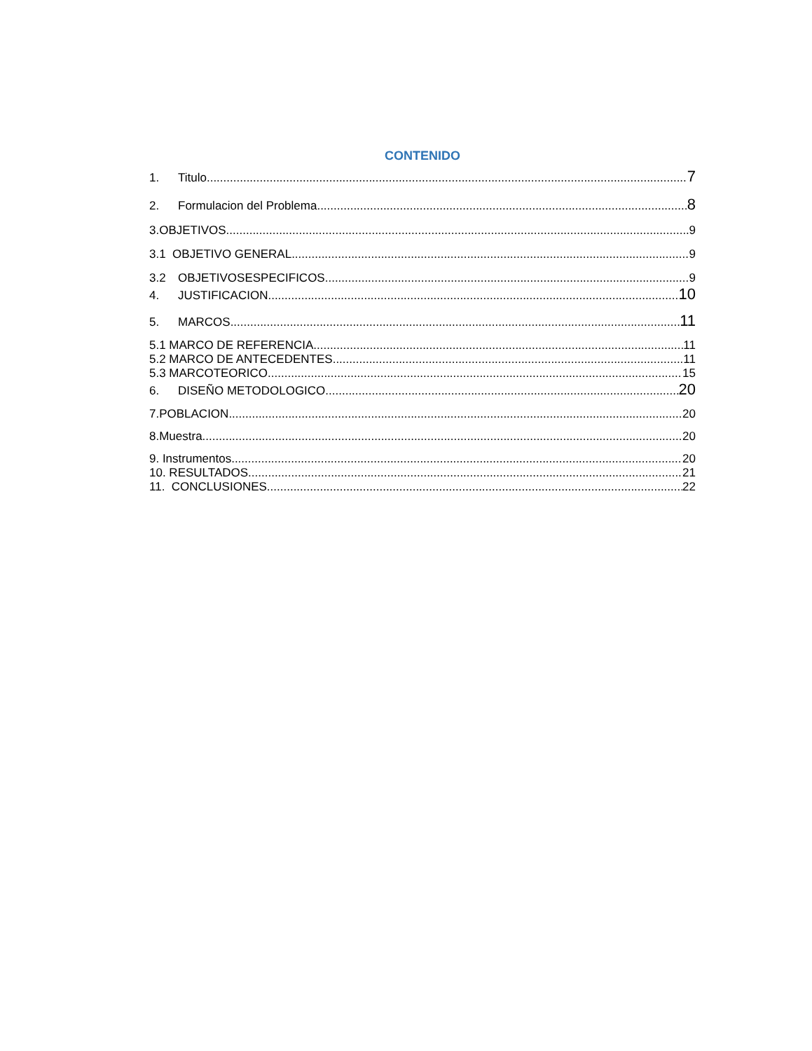CONTENIDO
1. Titulo 7
2. Formulacion del Problema 8
3.OBJETIVOS 9
3.1 OBJETIVO GENERAL 9
3.2 OBJETIVOSESPECIFICOS 9
4. JUSTIFICACION 10
5. MARCOS 11
5.1 MARCO DE REFERENCIA 11
5.2 MARCO DE ANTECEDENTES 11
5.3 MARCOTEORICO 15
6. DISEÑO METODOLOGICO 20
7.POBLACION 20
8.Muestra 20
9. Instrumentos 20
10. RESULTADOS 21
11. CONCLUSIONES 22